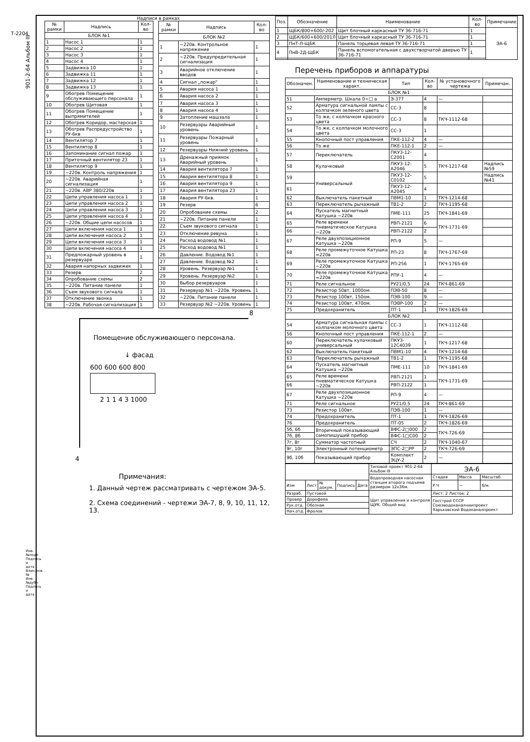Т-2204
901-2-64 Альбом III
Надписи в рамках
| № рамки | Надпись | Кол-во |
| --- | --- | --- |
| БЛОК №1 | | |
| 1 | Насос 1 | 1 |
| 2 | Насос 2 | 1 |
| 3 | Насос 3 | 1 |
| 4 | Насос 4 | 1 |
| 5 | Задвижка 10 | 1 |
| 6 | Задвижка 11 | 1 |
| 7 | Задвижка 12 | 1 |
| 8 | Задвижка 13 | 1 |
| 9 | Обогрев Помещение обслуживающего персонала | 1 |
| 10 | Обогрев Щитовая | 1 |
| 11 | Обогрев Помещение выпрямителей | 1 |
| 12 | Обогрев Коридор, мастерская | 1 |
| 13 | Обогрев Распредустройство РУ-6кв | 1 |
| 14 | Вентилятор 7 | 1 |
| 15 | Вентилятор 8 | 1 |
| 16 | Запоминание сигнал пожар | 1 |
| 17 | Приточный вентилятор 23 | 1 |
| 18 | Вентилятор 9 | 1 |
| 19 | ~220в. Контроль напряжения | 1 |
| 20 | ~220в. Аварийная сигнализация | 1 |
| 21 | ~220в. АВР 380/220в | 1 |
| 22 | Цепи управления насоса 1 | 1 |
| 23 | Цепи управления насоса 2 | 1 |
| 24 | Цепи управления насоса 3 | 1 |
| 25 | Цепи управления насоса 4 | 1 |
| 26 | ~220в. Общие цепи насосов | 1 |
| 27 | Цепи включения насоса 1 | 1 |
| 28 | Цепи включения насоса 2 | 1 |
| 29 | Цепи включения насоса 3 | 1 |
| 30 | Цепи включения насоса 4 | 1 |
| 31 | Предпожарный уровень в резервуаре | 1 |
| 32 | Авария напорных задвижек | 1 |
| 33 | Резерв | 2 |
| 34 | Опробование схемы | 2 |
| 35 | ~220в. Питание панели | 1 |
| 36 | Съем звукового сигнала | 1 |
| 37 | Отключение звонка | 1 |
| 38 | ~220в. Рабочая сигнализация | 1 |
| № рамки | Надпись | Кол-во |
| --- | --- | --- |
| БЛОК №2 | | |
| 1 | ~220в. Контрольное напряжение | 1 |
| 2 | ~220в. Предупредительная сигнализация | 1 |
| 3 | Аварийное отключение вводов | 1 |
| 4 | Сигнал „пожар" | 1 |
| 5 | Авария насоса 1 | 1 |
| 6 | Авария насоса 2 | 1 |
| 7 | Авария насоса 3 | 1 |
| 8 | Авария насоса 4 | 1 |
| 9 | Затопление машзала | 1 |
| 10 | Резервуары Аварийный уровень | 1 |
| 11 | Резервуары Пожарный уровень | 1 |
| 12 | Резервуары Нижний уровень | 1 |
| 13 | Дренажный приямок Аварийный уровень | 1 |
| 14 | Авария вентилятора 7 | 1 |
| 15 | Авария вентилятора 8 | 1 |
| 16 | Авария вентилятора 9 | 1 |
| 17 | Авария вентилятора 23 | 1 |
| 18 | Авария РУ-6кв. | 1 |
| 19 | Резерв | 6 |
| 20 | Опробование схемы | 2 |
| 21 | ~220в. Питание панели | 1 |
| 22 | Съем звукового сигнала | 1 |
| 23 | Отключение ревуна | 1 |
| 24 | Расход водовод №1 | 1 |
| 25 | Расход водовод №1 | 1 |
| 26 | Давление. Водовод №1 | 1 |
| 27 | Давление. Водовод №2 | 1 |
| 28 | Уровень. Резервуар №1 | 1 |
| 29 | Уровень. Резервуар №2 | 1 |
| 30 | Выбор резервуаров | 1 |
| 31 | Резервуар №1 ~220в. Уровень | 1 |
| 32 | ~220в. Питание панели | 1 |
| 33 | Резервуар №2 ~220в. Уровень | 1 |
Помещение обслуживающего персонала.
↓ фасад
600 600 600 800
2 1 1 4 3 1000
8
4
Примечания:
1. Данный чертеж рассматривать с чертежом ЭА-5.
2. Схема соединений - чертежи ЭА-7, 8, 9, 10, 11, 12, 13.
| Поз. | Обозначение | Наименование | Кол-во | Примечание |
| --- | --- | --- | --- | --- |
| 1 | ЩБК/800+600/-202 | Щит блочный каркасный ТУ 36-716-71 | 1 | ЭА-6 |
| 2 | ЩБК/600+600/201Л | Щит блочный каркасный ТУ 36-716-71 | 1 | |
| 3 | ПнТ-Л-ЩБК | Панель торцевая левая ТУ 36-716-71 | 1 | |
| 4 | ПнВ-2Д-ЩБК | Панель вспомогательная с двухстворчатой дверью ТУ 36-716-71 | 1 | |
Перечень приборов и аппаратуры
| Обозначен. | Наименование и техническая характ. | Тип | Кол-во | № установочного чертежа | Примечан. |
| --- | --- | --- | --- | --- | --- |
| БЛОК №1 | | | | | |
| 51 | Амперметр. Шкала 0÷□ а | Э-377 | 4 | — | |
| 52 | Арматура сигнальной лампы с колпачком зеленого цвета | СС-3 | 8 | | |
| 53 | То же, с колпачком красного цвета | СС-3 | 8 | ТКЧ-1112-68 | |
| 54 | То же, с колпачком молочного цвета | СС-3 | 1 | | |
| 55 | Кнопочный пост управления | ПКЕ-112-2 | 4 | — | |
| 56 | То же | ПКЕ-112-1 | 2 | — | |
| 57 | Переключатель | ПКУ3-12-С2001 | 4 | | |
| 58 | Кулачковый | ПКУ3-12-А2046 | 5 | ТКЧ-1217-68 | Надпись №59 |
| 59 | Универсальный | ПКУ3-12-С0102 | 5 | | Надпись №41 |
| 61 | | ПКУ3-12-А2045 | 4 | | |
| 62 | Выключатель пакетный | ПВМ1-10 | 1 | ТКЧ-1214-68 | |
| 63 | Переключатель рычажный | ТВ1-2 | 2 | ТКЧ-1195-68 | |
| 64 | Пускатель магнитный Катушка ~220в | ПМЕ-111 | 25 | ТКЧ-1841-69 | |
| 65 | Реле времени пневматическое Катушка ~220в | РВП-2121 | 6 | ТКЧ-1731-69 | |
| 66 | | РВП-2122 | 2 | | |
| 67 | Реле двухпозиционное Катушка ~220в | РП-9 | 5 | — | |
| 68 | Реле промежуточное Катушка =220в | РП-23 | 8 | ТКЧ-1767-69 | |
| 69 | Реле промежуточное Катушка ~220в | РП-256 | 1 | ТКЧ-1765-69 | |
| 70 | Реле промежуточное Катушка =220в | РПУ-1 | 4 | — | |
| 71 | Реле сигнальное | РУ21/0,5 | 24 | ТКЧ-861-69 | |
| 72 | Резистор 50вт, 1000ом. | ПЭВ-50 | 8 | — | |
| 73 | Резистор 100вт, 150ом. | ПЭВ-100 | 9 | — | |
| 74 | Резистор 100вт, 470ом. | ПЭВР-100 | 2 | — | |
| 75 | Предохранитель | ПТ-1 | 1 | ТКЧ-1826-69 | |
| БЛОК №2 | | | | | |
| 54 | Арматура сигнальная лампы с колпачком молочного цвета | СС-3 | 1 | ТКЧ-1112-68 | |
| 56 | Кнопочный пост управления | ПКЕ-112-1 | 2 | — | |
| 60 | Переключатель кулачковый универсальный | ПКУ3-12С4039 | 1 | ТКЧ-1217-68 | |
| 62 | Выключатель пакетный | ПВМ1-10 | 4 | ТКЧ-1214-68 | |
| 63 | Переключатель рычажный | ТВ1-2 | 1 | ТКЧ-1195-68 | |
| 64 | Пускатель магнитный Катушка ~220в | ПМЕ-111 | 10 | ТКЧ-1841-69 | |
| 65 | Реле времени пневматическое Катушка ~220в | РВП-2121 | 1 | ТКЧ-1731-69 | |
| 66 | | РВП-2122 | 1 | | |
| 67 | Реле двухпозиционное Катушка ~220в | РП-9 | 4 | — | |
| 71 | Реле сигнальное | РУ21/0,5 | 24 | ТКЧ-861-69 | |
| 73 | Резистор 100вт. | ПЭВ-100 | 1 | — | |
| 74 | Предохранитель | ПТ-1 | 1 | ТКЧ-1826-69 | |
| 76 | Предохранитель | ПТ-05 | 2 | ТКЧ-1826-69 | |
| 5б, 6б | Вторичный показывающий самопишущий прибор | ВФС-2□000 | 2 | ТКЧ-726-69 | |
| 7б, 8б | | ВФС-1□С00 | 2 | | |
| 7г, 8г | Сумматор частотный | СЧ | 2 | ТКЧ-1040-67 | |
| 9г, 10г | Электронный потенциометр | ЭПС-2□РР | 2 | ТКЧ-726-69 | |
| 9б, 10б | Показывающий прибор | Комплект ЭЦУ-2 | 2 | — | |
| | | | | | Типовой проект 901-2-64 Альбом III | ЭА-6 | | |
| | | | | | Водопроводная насосная станция второго подъема размером 12х36м. | Стадия | Масса | Масштаб |
| Изм | Лист | № докум. | Подпись | Дата | | Р.Ч | — | б/м. |
| Разраб. | Пустовой | | | | Щит управления и контроля ЩУК. Общий вид | Лист: 2 Листов: 2 | | |
| Провер | Дорофеев | | | | | Госстрой СССР Союзводоканалниипроект Харьковский Водоканалпроект | | |
| Рук.отд. | Обозная | | | | | | | |
| Нач.отд. | Фролов | | | | | | | |
Инв.№подл Подпись и дата Взам.инв.№ Инв.№дубл Подпись и дата